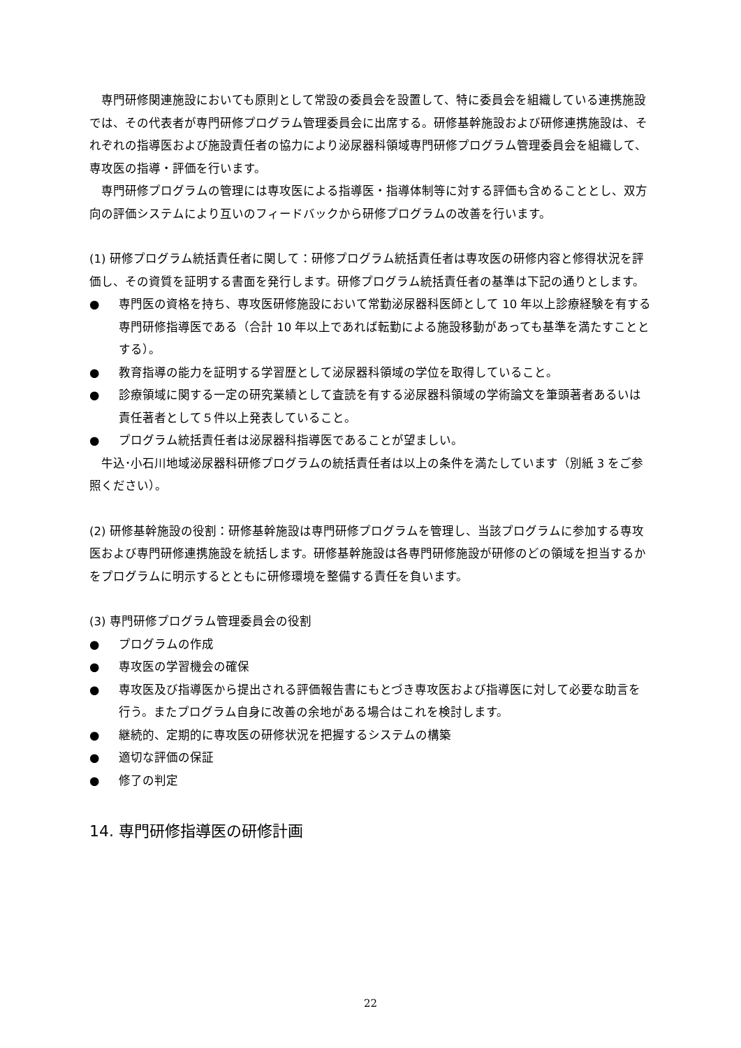専門研修関連施設においても原則として常設の委員会を設置して、特に委員会を組織している連携施設では、その代表者が専門研修プログラム管理委員会に出席する。研修基幹施設および研修連携施設は、それぞれの指導医および施設責任者の協力により泌尿器科領域専門研修プログラム管理委員会を組織して、専攻医の指導・評価を行います。
専門研修プログラムの管理には専攻医による指導医・指導体制等に対する評価も含めることとし、双方向の評価システムにより互いのフィードバックから研修プログラムの改善を行います。
(1) 研修プログラム統括責任者に関して：研修プログラム統括責任者は専攻医の研修内容と修得状況を評価し、その資質を証明する書面を発行します。研修プログラム統括責任者の基準は下記の通りとします。
● 専門医の資格を持ち、専攻医研修施設において常勤泌尿器科医師として 10 年以上診療経験を有する専門研修指導医である（合計 10 年以上であれば転勤による施設移動があっても基準を満たすこととする）。
● 教育指導の能力を証明する学習歴として泌尿器科領域の学位を取得していること。
● 診療領域に関する一定の研究業績として査読を有する泌尿器科領域の学術論文を筆頭著者あるいは責任著者として５件以上発表していること。
● プログラム統括責任者は泌尿器科指導医であることが望ましい。
牛込･小石川地域泌尿器科研修プログラムの統括責任者は以上の条件を満たしています（別紙 3 をご参照ください）。
(2) 研修基幹施設の役割：研修基幹施設は専門研修プログラムを管理し、当該プログラムに参加する専攻医および専門研修連携施設を統括します。研修基幹施設は各専門研修施設が研修のどの領域を担当するかをプログラムに明示するとともに研修環境を整備する責任を負います。
(3) 専門研修プログラム管理委員会の役割
● プログラムの作成
● 専攻医の学習機会の確保
● 専攻医及び指導医から提出される評価報告書にもとづき専攻医および指導医に対して必要な助言を行う。またプログラム自身に改善の余地がある場合はこれを検討します。
● 継続的、定期的に専攻医の研修状況を把握するシステムの構築
● 適切な評価の保証
● 修了の判定
14. 専門研修指導医の研修計画
22